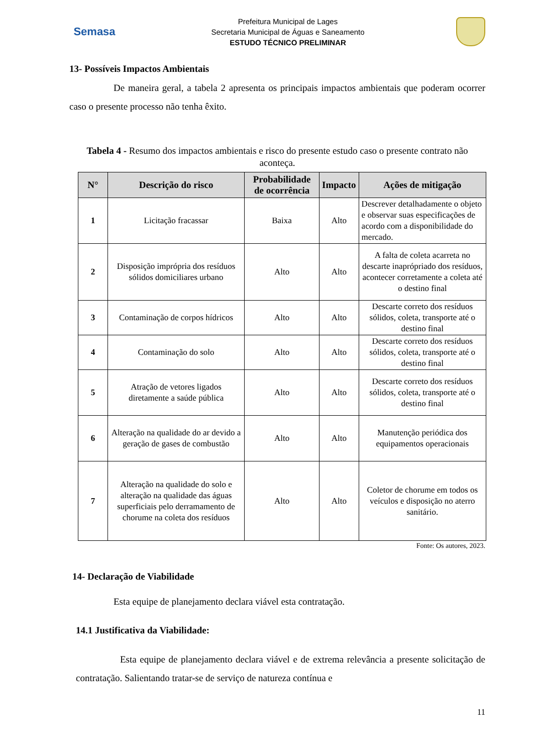Semasa
Prefeitura Municipal de Lages
Secretaria Municipal de Águas e Saneamento
ESTUDO TÉCNICO PRELIMINAR
13- Possíveis Impactos Ambientais
De maneira geral, a tabela 2 apresenta os principais impactos ambientais que poderam ocorrer caso o presente processo não tenha êxito.
Tabela 4 - Resumo dos impactos ambientais e risco do presente estudo caso o presente contrato não aconteça.
| N° | Descrição do risco | Probabilidade de ocorrência | Impacto | Ações de mitigação |
| --- | --- | --- | --- | --- |
| 1 | Licitação fracassar | Baixa | Alto | Descrever detalhadamente o objeto e observar suas especificações de acordo com a disponibilidade do mercado. |
| 2 | Disposição imprópria dos resíduos sólidos domiciliares urbano | Alto | Alto | A falta de coleta acarreta no descarte inaprópriado dos resíduos, acontecer corretamente a coleta até o destino final |
| 3 | Contaminação de corpos hídricos | Alto | Alto | Descarte correto dos resíduos sólidos, coleta, transporte até o destino final |
| 4 | Contaminação do solo | Alto | Alto | Descarte correto dos resíduos sólidos, coleta, transporte até o destino final |
| 5 | Atração de vetores ligados diretamente a saúde pública | Alto | Alto | Descarte correto dos resíduos sólidos, coleta, transporte até o destino final |
| 6 | Alteração na qualidade do ar devido a geração de gases de combustão | Alto | Alto | Manutenção periódica dos equipamentos operacionais |
| 7 | Alteração na qualidade do solo e alteração na qualidade das águas superficiais pelo derramamento de chorume na coleta dos resíduos | Alto | Alto | Coletor de chorume em todos os veículos e disposição no aterro sanitário. |
Fonte: Os autores, 2023.
14- Declaração de Viabilidade
Esta equipe de planejamento declara viável esta contratação.
14.1 Justificativa da Viabilidade:
Esta equipe de planejamento declara viável e de extrema relevância a presente solicitação de contratação. Salientando tratar-se de serviço de natureza contínua e
11